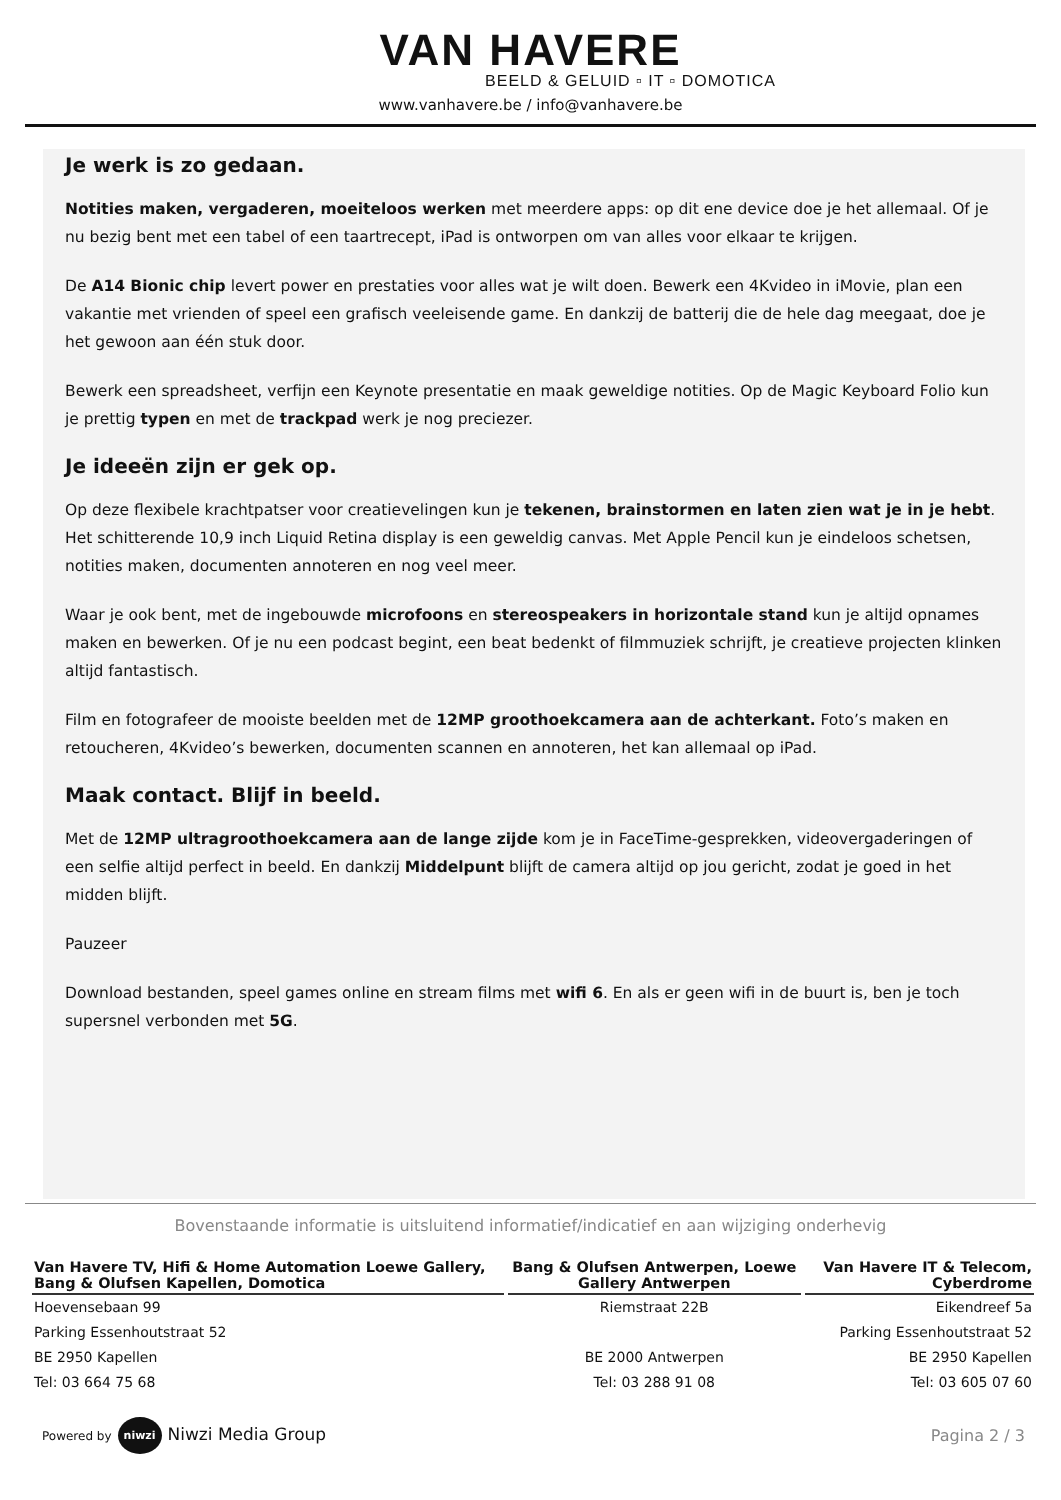VAN HAVERE
BEELD & GELUID ▫ IT ▫ DOMOTICA
www.vanhavere.be / info@vanhavere.be
Je werk is zo gedaan.
Notities maken, vergaderen, moeiteloos werken met meerdere apps: op dit ene device doe je het allemaal. Of je nu bezig bent met een tabel of een taartrecept, iPad is ontworpen om van alles voor elkaar te krijgen.
De A14 Bionic chip levert power en prestaties voor alles wat je wilt doen. Bewerk een 4Kvideo in iMovie, plan een vakantie met vrienden of speel een grafisch veeleisende game. En dankzij de batterij die de hele dag meegaat, doe je het gewoon aan één stuk door.
Bewerk een spreadsheet, verfijn een Keynote presentatie en maak geweldige notities. Op de Magic Keyboard Folio kun je prettig typen en met de trackpad werk je nog preciezer.
Je ideeën zijn er gek op.
Op deze flexibele krachtpatser voor creatievelingen kun je tekenen, brainstormen en laten zien wat je in je hebt. Het schitterende 10,9 inch Liquid Retina display is een geweldig canvas. Met Apple Pencil kun je eindeloos schetsen, notities maken, documenten annoteren en nog veel meer.
Waar je ook bent, met de ingebouwde microfoons en stereospeakers in horizontale stand kun je altijd opnames maken en bewerken. Of je nu een podcast begint, een beat bedenkt of filmmuziek schrijft, je creatieve projecten klinken altijd fantastisch.
Film en fotografeer de mooiste beelden met de 12MP groothoekcamera aan de achterkant. Foto’s maken en retoucheren, 4Kvideo’s bewerken, documenten scannen en annoteren, het kan allemaal op iPad.
Maak contact. Blijf in beeld.
Met de 12MP ultragroothoekcamera aan de lange zijde kom je in FaceTime-gesprekken, videovergaderingen of een selfie altijd perfect in beeld. En dankzij Middelpunt blijft de camera altijd op jou gericht, zodat je goed in het midden blijft.
Pauzeer
Download bestanden, speel games online en stream films met wifi 6. En als er geen wifi in de buurt is, ben je toch supersnel verbonden met 5G.
Bovenstaande informatie is uitsluitend informatief/indicatief en aan wijziging onderhevig
| Van Havere TV, Hifi & Home Automation Loewe Gallery, Bang & Olufsen Kapellen, Domotica | Bang & Olufsen Antwerpen, Loewe Gallery Antwerpen | Van Havere IT & Telecom, Cyberdrome |
| --- | --- | --- |
| Hoevensebaan 99 | Riemstraat 22B | Eikendreef 5a |
| Parking Essenhoutstraat 52 | | Parking Essenhoutstraat 52 |
| BE 2950 Kapellen | BE 2000 Antwerpen | BE 2950 Kapellen |
| Tel: 03 664 75 68 | Tel: 03 288 91 08 | Tel: 03 605 07 60 |
Powered by niwzi Niwzi Media Group
Pagina 2 / 3